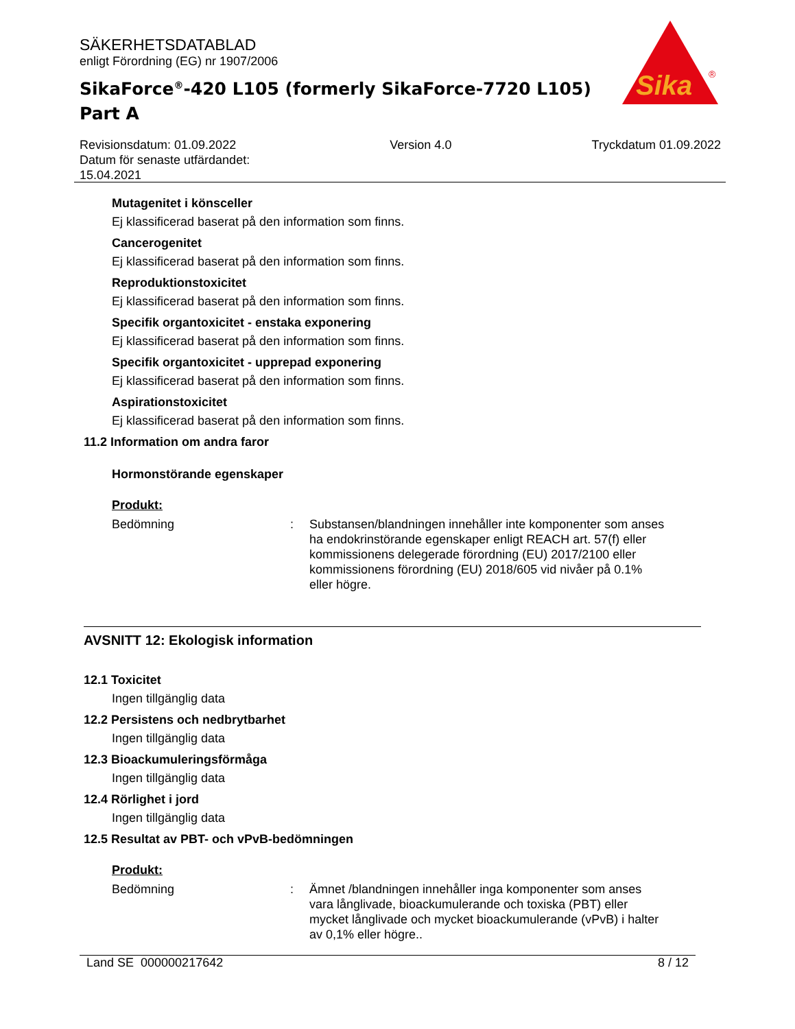SÄKERHETSDATABLAD
enligt Förordning (EG) nr 1907/2006
SikaForce<sup>®</sup>-420 L105 (formerly SikaForce-7720 L105)
Part A
Sika
®
Revisionsdatum: 01.09.2022
Datum för senaste utfärdandet:
15.04.2021
Version 4.0 Tryckdatum 01.09.2022
Mutagenitet i könsceller
Ej klassificerad baserat på den information som finns.
Cancerogenitet
Ej klassificerad baserat på den information som finns.
Reproduktionstoxicitet
Ej klassificerad baserat på den information som finns.
Specifik organtoxicitet - enstaka exponering
Ej klassificerad baserat på den information som finns.
Specifik organtoxicitet - upprepad exponering
Ej klassificerad baserat på den information som finns.
Aspirationstoxicitet
Ej klassificerad baserat på den information som finns.
11.2 Information om andra faror
Hormonstörande egenskaper
Produkt:
Bedömning : Substansen/blandningen innehåller inte komponenter som anses ha endokrinstörande egenskaper enligt REACH art. 57(f) eller kommissionens delegerade förordning (EU) 2017/2100 eller kommissionens förordning (EU) 2018/605 vid nivåer på 0.1% eller högre.
AVSNITT 12: Ekologisk information
12.1 Toxicitet
Ingen tillgänglig data
12.2 Persistens och nedbrytbarhet
Ingen tillgänglig data
12.3 Bioackumuleringsförmåga
Ingen tillgänglig data
12.4 Rörlighet i jord
Ingen tillgänglig data
12.5 Resultat av PBT- och vPvB-bedömningen
Produkt:
Bedömning : Ämnet /blandningen innehåller inga komponenter som anses vara långlivade, bioackumulerande och toxiska (PBT) eller mycket långlivade och mycket bioackumulerande (vPvB) i halter av 0,1% eller högre..
Land SE 000000217642 8 / 12